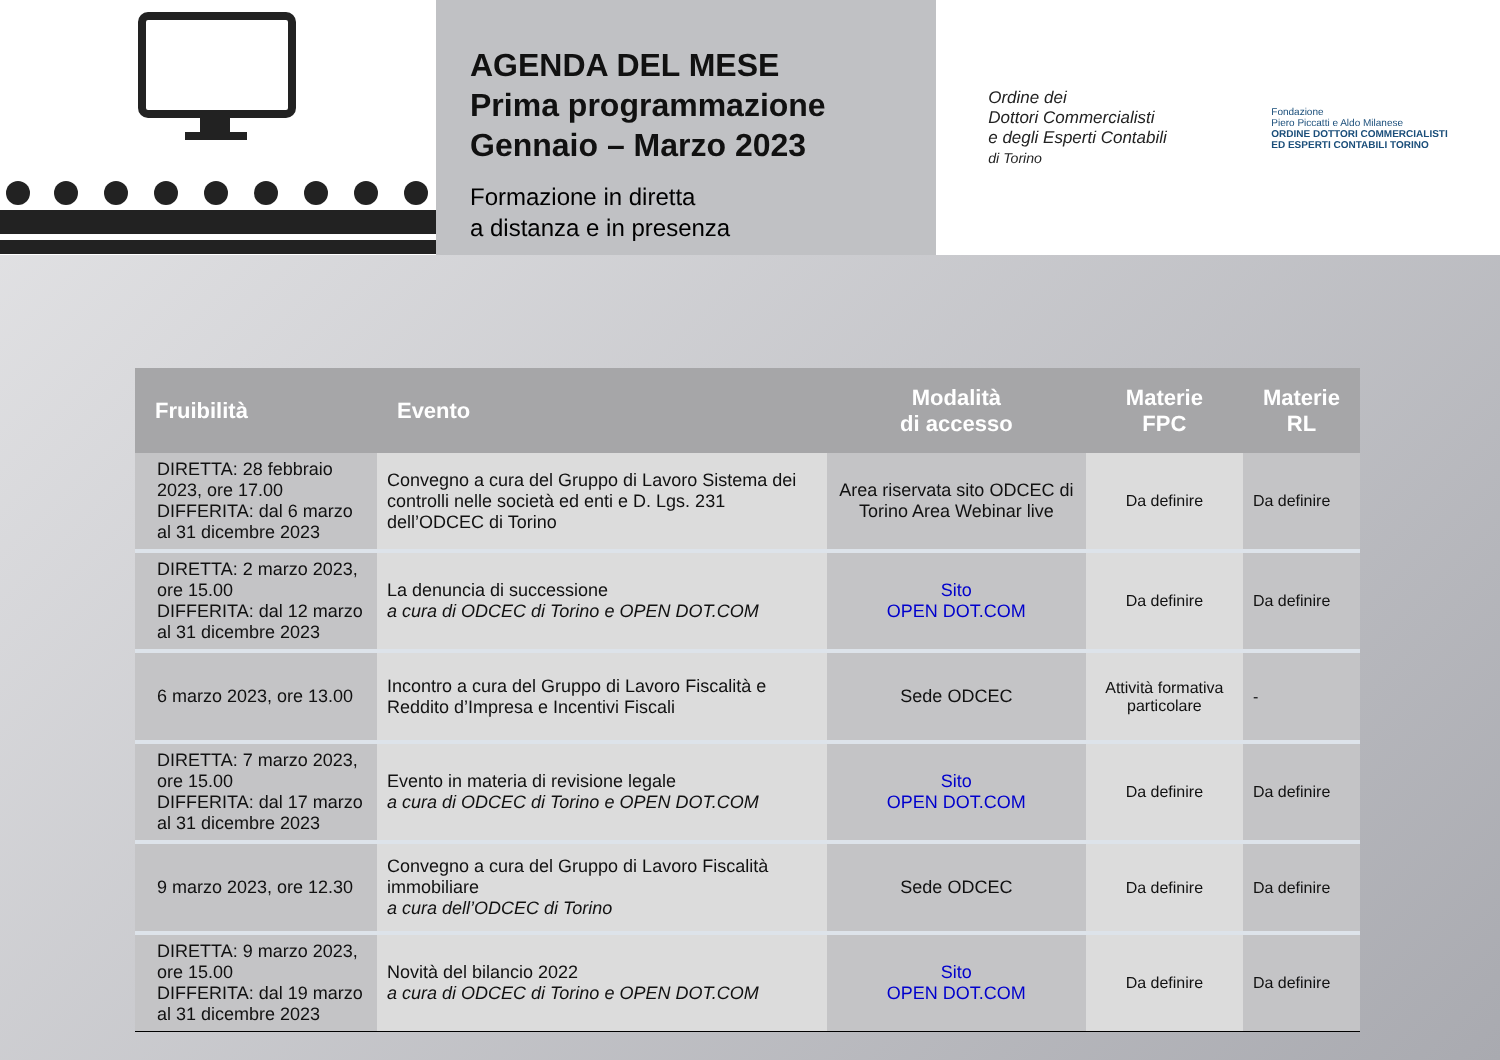AGENDA DEL MESE
Prima programmazione
Gennaio – Marzo 2023
Formazione in diretta
a distanza e in presenza
Ordine dei
Dottori Commercialisti
e degli Esperti Contabili
di Torino
Fondazione
Piero Piccatti e Aldo Milanese
ORDINE DOTTORI COMMERCIALISTI
ED ESPERTI CONTABILI TORINO
| Fruibilità | Evento | Modalità di accesso | Materie FPC | Materie RL |
| --- | --- | --- | --- | --- |
| DIRETTA: 28 febbraio 2023, ore 17.00 DIFFERITA: dal 6 marzo al 31 dicembre 2023 | Convegno a cura del Gruppo di Lavoro Sistema dei controlli nelle società ed enti e D. Lgs. 231 dell’ODCEC di Torino | Area riservata sito ODCEC di Torino Area Webinar live | Da definire | Da definire |
| DIRETTA: 2 marzo 2023, ore 15.00 DIFFERITA: dal 12 marzo al 31 dicembre 2023 | La denuncia di successione a cura di ODCEC di Torino e OPEN DOT.COM | Sito OPEN DOT.COM | Da definire | Da definire |
| 6 marzo 2023, ore 13.00 | Incontro a cura del Gruppo di Lavoro Fiscalità e Reddito d’Impresa e Incentivi Fiscali | Sede ODCEC | Attività formativa particolare | - |
| DIRETTA: 7 marzo 2023, ore 15.00 DIFFERITA: dal 17 marzo al 31 dicembre 2023 | Evento in materia di revisione legale a cura di ODCEC di Torino e OPEN DOT.COM | Sito OPEN DOT.COM | Da definire | Da definire |
| 9 marzo 2023, ore 12.30 | Convegno a cura del Gruppo di Lavoro Fiscalità immobiliare a cura dell’ODCEC di Torino | Sede ODCEC | Da definire | Da definire |
| DIRETTA: 9 marzo 2023, ore 15.00 DIFFERITA: dal 19 marzo al 31 dicembre 2023 | Novità del bilancio 2022 a cura di ODCEC di Torino e OPEN DOT.COM | Sito OPEN DOT.COM | Da definire | Da definire |